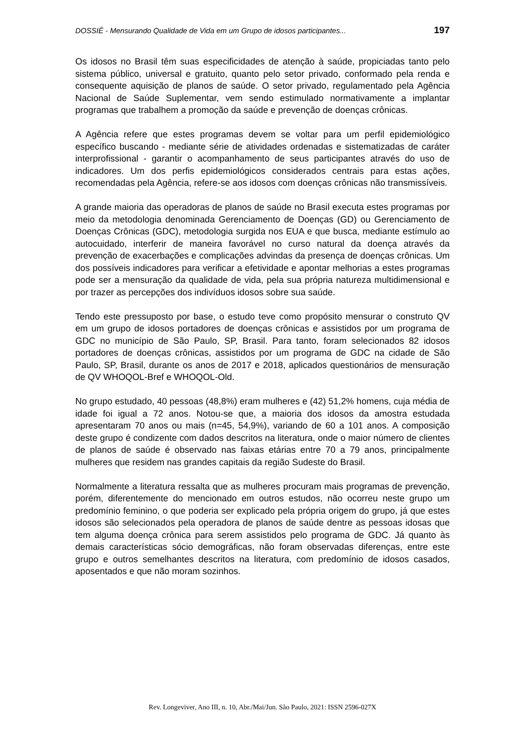DOSSIÊ - Mensurando Qualidade de Vida em um Grupo de idosos participantes... 197
Os idosos no Brasil têm suas especificidades de atenção à saúde, propiciadas tanto pelo sistema público, universal e gratuito, quanto pelo setor privado, conformado pela renda e consequente aquisição de planos de saúde. O setor privado, regulamentado pela Agência Nacional de Saúde Suplementar, vem sendo estimulado normativamente a implantar programas que trabalhem a promoção da saúde e prevenção de doenças crônicas.
A Agência refere que estes programas devem se voltar para um perfil epidemiológico específico buscando - mediante série de atividades ordenadas e sistematizadas de caráter interprofissional - garantir o acompanhamento de seus participantes através do uso de indicadores. Um dos perfis epidemiológicos considerados centrais para estas ações, recomendadas pela Agência, refere-se aos idosos com doenças crônicas não transmissíveis.
A grande maioria das operadoras de planos de saúde no Brasil executa estes programas por meio da metodologia denominada Gerenciamento de Doenças (GD) ou Gerenciamento de Doenças Crônicas (GDC), metodologia surgida nos EUA e que busca, mediante estímulo ao autocuidado, interferir de maneira favorável no curso natural da doença através da prevenção de exacerbações e complicações advindas da presença de doenças crônicas. Um dos possíveis indicadores para verificar a efetividade e apontar melhorias a estes programas pode ser a mensuração da qualidade de vida, pela sua própria natureza multidimensional e por trazer as percepções dos indivíduos idosos sobre sua saúde.
Tendo este pressuposto por base, o estudo teve como propósito mensurar o construto QV em um grupo de idosos portadores de doenças crônicas e assistidos por um programa de GDC no município de São Paulo, SP, Brasil. Para tanto, foram selecionados 82 idosos portadores de doenças crônicas, assistidos por um programa de GDC na cidade de São Paulo, SP, Brasil, durante os anos de 2017 e 2018, aplicados questionários de mensuração de QV WHOQOL-Bref e WHOQOL-Old.
No grupo estudado, 40 pessoas (48,8%) eram mulheres e (42) 51,2% homens, cuja média de idade foi igual a 72 anos. Notou-se que, a maioria dos idosos da amostra estudada apresentaram 70 anos ou mais (n=45, 54,9%), variando de 60 a 101 anos. A composição deste grupo é condizente com dados descritos na literatura, onde o maior número de clientes de planos de saúde é observado nas faixas etárias entre 70 a 79 anos, principalmente mulheres que residem nas grandes capitais da região Sudeste do Brasil.
Normalmente a literatura ressalta que as mulheres procuram mais programas de prevenção, porém, diferentemente do mencionado em outros estudos, não ocorreu neste grupo um predomínio feminino, o que poderia ser explicado pela própria origem do grupo, já que estes idosos são selecionados pela operadora de planos de saúde dentre as pessoas idosas que tem alguma doença crônica para serem assistidos pelo programa de GDC. Já quanto às demais características sócio demográficas, não foram observadas diferenças, entre este grupo e outros semelhantes descritos na literatura, com predomínio de idosos casados, aposentados e que não moram sozinhos.
Rev. Longeviver, Ano III, n. 10, Abr./Mai/Jun. São Paulo, 2021: ISSN 2596-027X